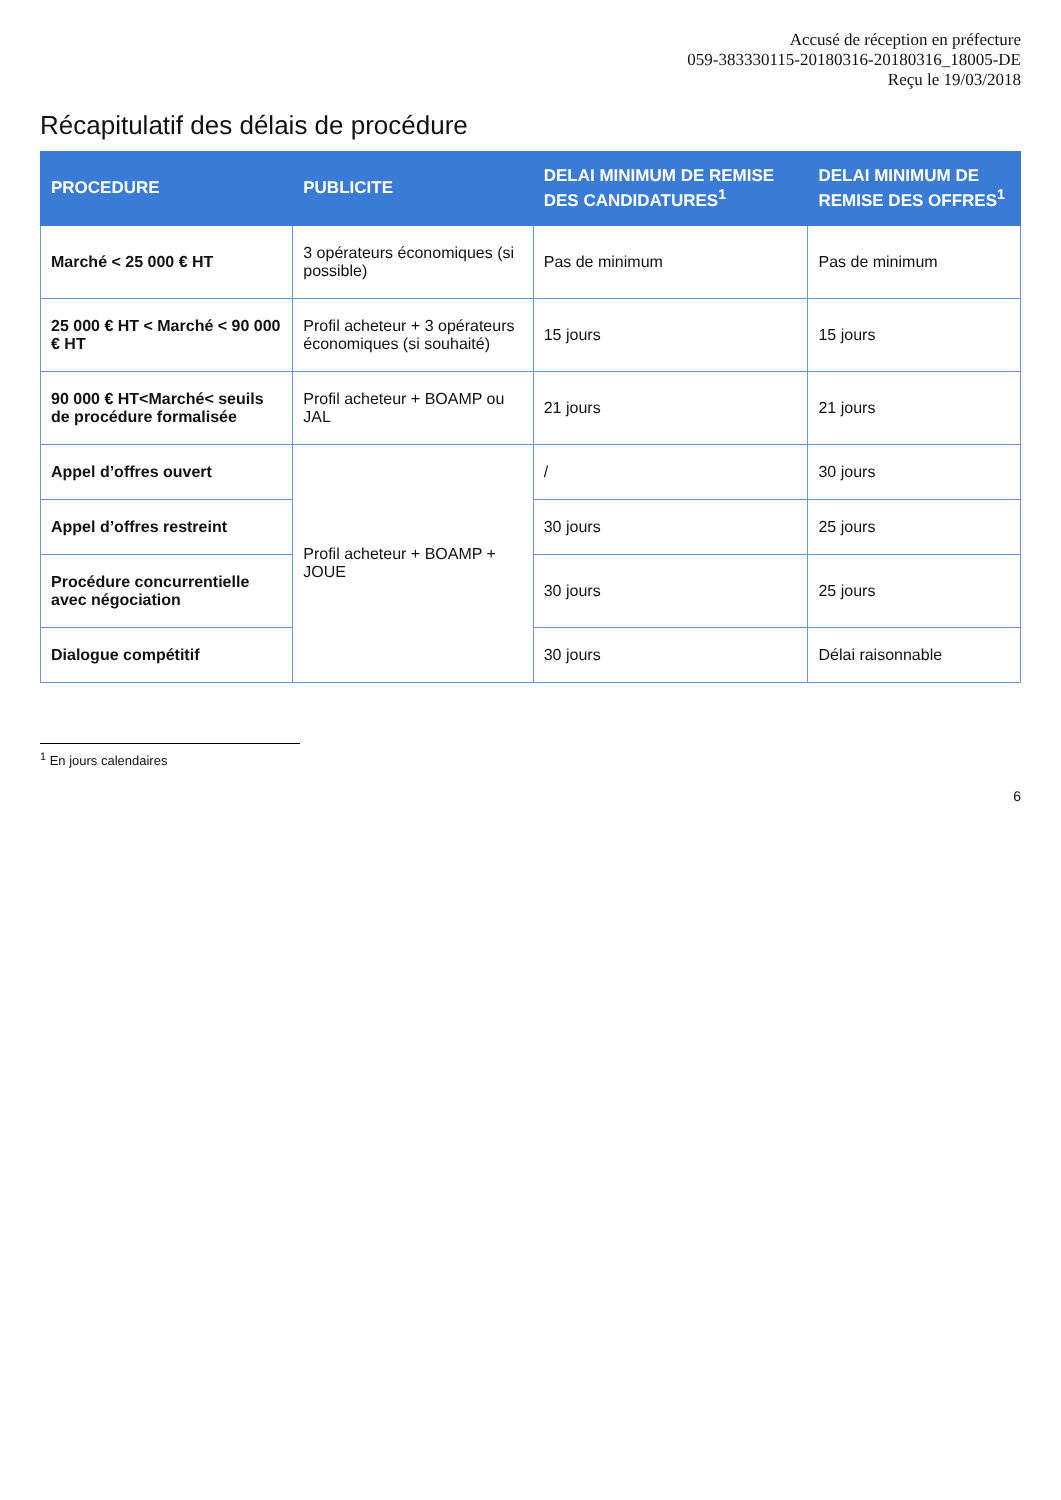Accusé de réception en préfecture
059-383330115-20180316-20180316_18005-DE
Reçu le 19/03/2018
Récapitulatif des délais de procédure
| PROCEDURE | PUBLICITE | DELAI MINIMUM DE REMISE DES CANDIDATURES<sup>1</sup> | DELAI MINIMUM DE REMISE DES OFFRES<sup>1</sup> |
| --- | --- | --- | --- |
| Marché < 25 000 € HT | 3 opérateurs économiques (si possible) | Pas de minimum | Pas de minimum |
| 25 000 € HT < Marché < 90 000 € HT | Profil acheteur + 3 opérateurs économiques (si souhaité) | 15 jours | 15 jours |
| 90 000 € HT<Marché< seuils de procédure formalisée | Profil acheteur + BOAMP ou JAL | 21 jours | 21 jours |
| Appel d’offres ouvert | Profil acheteur + BOAMP + JOUE | / | 30 jours |
| Appel d’offres restreint | | 30 jours | 25 jours |
| Procédure concurrentielle avec négociation | | 30 jours | 25 jours |
| Dialogue compétitif | | 30 jours | Délai raisonnable |
<sup>1</sup> En jours calendaires
6